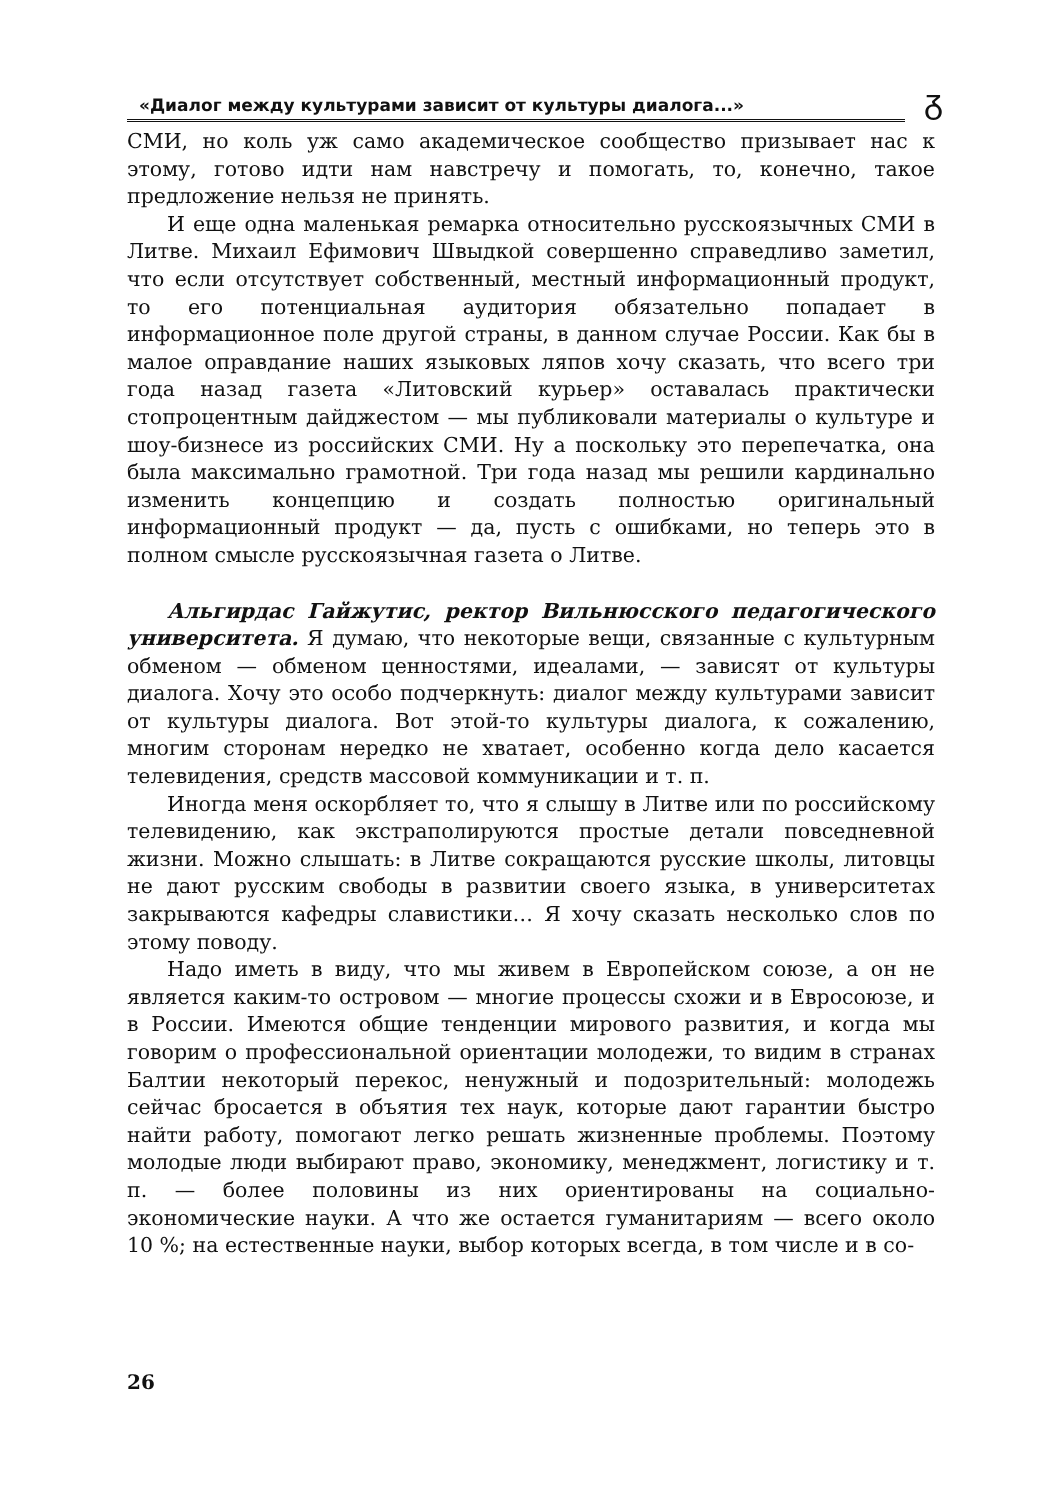«Диалог между культурами зависит от культуры диалога...» ᵹ
СМИ, но коль уж само академическое сообщество призывает нас к этому, готово идти нам навстречу и помогать, то, конечно, такое предложение нельзя не принять.
И еще одна маленькая ремарка относительно русскоязычных СМИ в Литве. Михаил Ефимович Швыдкой совершенно справедливо заметил, что если отсутствует собственный, местный информационный продукт, то его потенциальная аудитория обязательно попадает в информационное поле другой страны, в данном случае России. Как бы в малое оправдание наших языковых ляпов хочу сказать, что всего три года назад газета «Литовский курьер» оставалась практически стопроцентным дайджестом — мы публиковали материалы о культуре и шоу-бизнесе из российских СМИ. Ну а поскольку это перепечатка, она была максимально грамотной. Три года назад мы решили кардинально изменить концепцию и создать полностью оригинальный информационный продукт — да, пусть с ошибками, но теперь это в полном смысле русскоязычная газета о Литве.
Альгирдас Гайжутис, ректор Вильнюсского педагогического университета. Я думаю, что некоторые вещи, связанные с культурным обменом — обменом ценностями, идеалами, — зависят от культуры диалога. Хочу это особо подчеркнуть: диалог между культурами зависит от культуры диалога. Вот этой-то культуры диалога, к сожалению, многим сторонам нередко не хватает, особенно когда дело касается телевидения, средств массовой коммуникации и т. п.
Иногда меня оскорбляет то, что я слышу в Литве или по российскому телевидению, как экстраполируются простые детали повседневной жизни. Можно слышать: в Литве сокращаются русские школы, литовцы не дают русским свободы в развитии своего языка, в университетах закрываются кафедры славистики… Я хочу сказать несколько слов по этому поводу.
Надо иметь в виду, что мы живем в Европейском союзе, а он не является каким-то островом — многие процессы схожи и в Евросоюзе, и в России. Имеются общие тенденции мирового развития, и когда мы говорим о профессиональной ориентации молодежи, то видим в странах Балтии некоторый перекос, ненужный и подозрительный: молодежь сейчас бросается в объятия тех наук, которые дают гарантии быстро найти работу, помогают легко решать жизненные проблемы. Поэтому молодые люди выбирают право, экономику, менеджмент, логистику и т. п. — более половины из них ориентированы на социально-экономические науки. А что же остается гуманитариям — всего около 10 %; на естественные науки, выбор которых всегда, в том числе и в со-
26